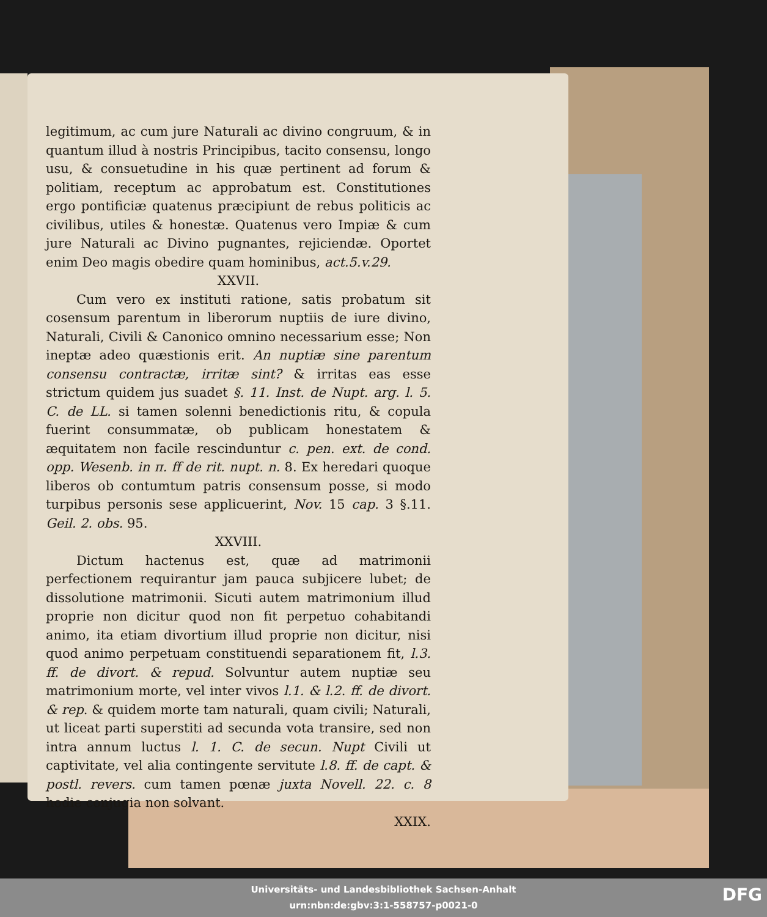legitimum, ac cum jure Naturali ac divino congruum, & in quantum illud à nostris Principibus, tacito consensu, longo usu, & consuetudine in his quæ pertinent ad forum & politiam, receptum ac approbatum est. Constitutiones ergo pontificiæ quatenus præcipiunt de rebus politicis ac civilibus, utiles & honestæ. Quatenus vero Impiæ & cum jure Naturali ac Divino pugnantes, rejiciendæ. Oportet enim Deo magis obedire quam hominibus, act.5.v.29.
XXVII.
Cum vero ex instituti ratione, satis probatum sit cosensum parentum in liberorum nuptiis de iure divino, Naturali, Civili & Canonico omnino necessarium esse; Non ineptæ adeo quæstionis erit. An nuptiæ sine parentum consensu contractæ, irritæ sint? & irritas eas esse strictum quidem jus suadet §. 11. Inst. de Nupt. arg. l. 5. C. de LL. si tamen solenni benedictionis ritu, & copula fuerint consummatæ, ob publicam honestatem & æquitatem non facile rescinduntur c. pen. ext. de cond. opp. Wesenb. in π. ff de rit. nupt. n. 8. Ex heredari quoque liberos ob contumtum patris consensum posse, si modo turpibus personis sese applicuerint, Nov. 15 cap. 3 §.11. Geil. 2. obs. 95.
XXVIII.
Dictum hactenus est, quæ ad matrimonii perfectionem requirantur jam pauca subjicere lubet; de dissolutione matrimonii. Sicuti autem matrimonium illud proprie non dicitur quod non fit perpetuo cohabitandi animo, ita etiam divortium illud proprie non dicitur, nisi quod animo perpetuam constituendi separationem fit, l.3. ff. de divort. & repud. Solvuntur autem nuptiæ seu matrimonium morte, vel inter vivos l.1. & l.2. ff. de divort. & rep. & quidem morte tam naturali, quam civili; Naturali, ut liceat parti superstiti ad secunda vota transire, sed non intra annum luctus l. 1. C. de secun. Nupt Civili ut captivitate, vel alia contingente servitute l.8. ff. de capt. & postl. revers. cum tamen pœnæ juxta Novell. 22. c. 8 hodie conjugia non solvant.
XXIX.
Universitäts- und Landesbibliothek Sachsen-Anhalt
urn:nbn:de:gbv:3:1-558757-p0021-0
DFG